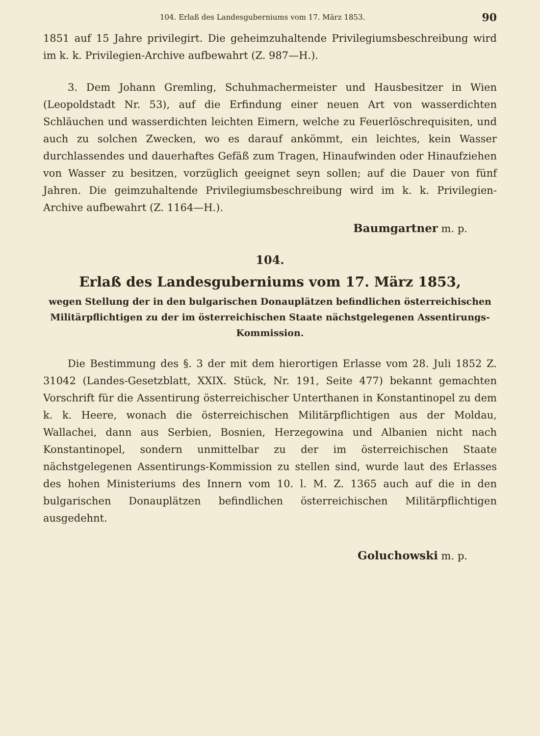104. Erlaß des Landesguberniums vom 17. März 1853. 90
1851 auf 15 Jahre privilegirt. Die geheimzuhaltende Privilegiumsbeschreibung wird im k. k. Privilegien-Archive aufbewahrt (Z. 987—H.).
3. Dem Johann Gremling, Schuhmachermeister und Hausbesitzer in Wien (Leopoldstadt Nr. 53), auf die Erfindung einer neuen Art von wasserdichten Schläuchen und wasserdichten leichten Eimern, welche zu Feuerlöschrequisiten, und auch zu solchen Zwecken, wo es darauf ankömmt, ein leichtes, kein Wasser durchlassendes und dauerhaftes Gefäß zum Tragen, Hinaufwinden oder Hinaufziehen von Wasser zu besitzen, vorzüglich geeignet seyn sollen; auf die Dauer von fünf Jahren. Die geimzuhaltende Privilegiumsbeschreibung wird im k. k. Privilegien-Archive aufbewahrt (Z. 1164—H.).
Baumgartner m. p.
104.
Erlaß des Landesguberniums vom 17. März 1853,
wegen Stellung der in den bulgarischen Donauplätzen befindlichen österreichischen Militärpflichtigen zu der im österreichischen Staate nächstgelegenen Assentirungs-Kommission.
Die Bestimmung des §. 3 der mit dem hierortigen Erlasse vom 28. Juli 1852 Z. 31042 (Landes-Gesetzblatt, XXIX. Stück, Nr. 191, Seite 477) bekannt gemachten Vorschrift für die Assentirung österreichischer Unterthanen in Konstantinopel zu dem k. k. Heere, wonach die österreichischen Militärpflichtigen aus der Moldau, Wallachei, dann aus Serbien, Bosnien, Herzegowina und Albanien nicht nach Konstantinopel, sondern unmittelbar zu der im österreichischen Staate nächstgelegenen Assentirungs-Kommission zu stellen sind, wurde laut des Erlasses des hohen Ministeriums des Innern vom 10. l. M. Z. 1365 auch auf die in den bulgarischen Donauplätzen befindlichen österreichischen Militärpflichtigen ausgedehnt.
Goluchowski m. p.